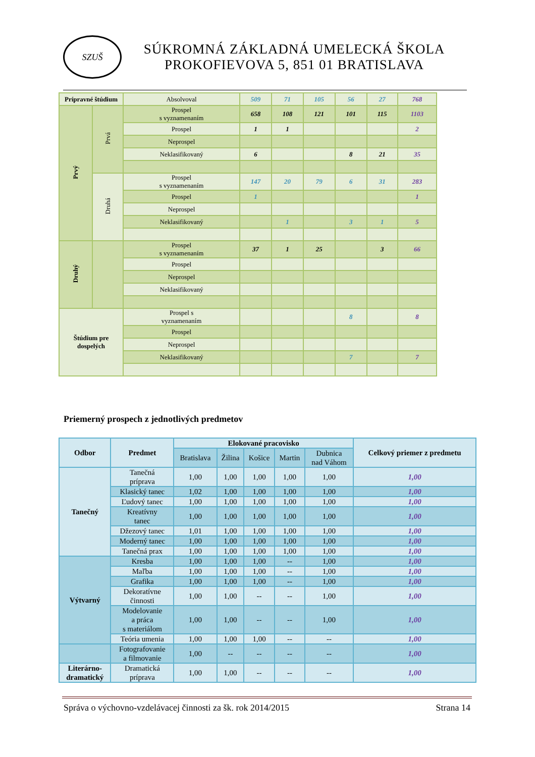SZUŠ
SÚKROMNÁ ZÁKLADNÁ UMELECKÁ ŠKOLA
PROKOFIEVOVA 5, 851 01 BRATISLAVA
| Prípravné štúdium | | Absolvoval | 509 | 71 | 105 | 56 | 27 | 768 |
| Prvý | Prvá | Prospel s vyznamenaním | 658 | 108 | 121 | 101 | 115 | 1103 |
| | | Prospel | 1 | 1 | | | | 2 |
| | | Neprospel | | | | | | |
| | | Neklasifikovaný | 6 | | | 8 | 21 | 35 |
| | Druhá | Prospel s vyznamenaním | 147 | 20 | 79 | 6 | 31 | 283 |
| | | Prospel | 1 | | | | | 1 |
| | | Neprospel | | | | | | |
| | | Neklasifikovaný | | 1 | | 3 | 1 | 5 |
| Druhý | | Prospel s vyznamenaním | 37 | 1 | 25 | | 3 | 66 |
| | | Prospel | | | | | | |
| | | Neprospel | | | | | | |
| | | Neklasifikovaný | | | | | | |
| Štúdium pre dospelých | | Prospel s vyznamenaním | | | | 8 | | 8 |
| | | Prospel | | | | | | |
| | | Neprospel | | | | | | |
| | | Neklasifikovaný | | | | 7 | | 7 |
Priemerný prospech z jednotlivých predmetov
| Odbor | Predmet | Elokované pracovisko | | | | | Celkový priemer z predmetu |
| --- | --- | --- | --- | --- | --- | --- | --- |
| | | Bratislava | Žilina | Košice | Martin | Dubnica nad Váhom | |
| Tanečný | Tanečná príprava | 1,00 | 1,00 | 1,00 | 1,00 | 1,00 | 1,00 |
| | Klasický tanec | 1,02 | 1,00 | 1,00 | 1,00 | 1,00 | 1,00 |
| | Ľudový tanec | 1,00 | 1,00 | 1,00 | 1,00 | 1,00 | 1,00 |
| | Kreatívny tanec | 1,00 | 1,00 | 1,00 | 1,00 | 1,00 | 1,00 |
| | Džezový tanec | 1,01 | 1,00 | 1,00 | 1,00 | 1,00 | 1,00 |
| | Moderný tanec | 1,00 | 1,00 | 1,00 | 1,00 | 1,00 | 1,00 |
| | Tanečná prax | 1,00 | 1,00 | 1,00 | 1,00 | 1,00 | 1,00 |
| Výtvarný | Kresba | 1,00 | 1,00 | 1,00 | -- | 1,00 | 1,00 |
| | Maľba | 1,00 | 1,00 | 1,00 | -- | 1,00 | 1,00 |
| | Grafika | 1,00 | 1,00 | 1,00 | -- | 1,00 | 1,00 |
| | Dekoratívne činnosti | 1,00 | 1,00 | -- | -- | 1,00 | 1,00 |
| | Modelovanie a práca s materiálom | 1,00 | 1,00 | -- | -- | 1,00 | 1,00 |
| | Teória umenia | 1,00 | 1,00 | 1,00 | -- | -- | 1,00 |
| | Fotografovanie a filmovanie | 1,00 | -- | -- | -- | -- | 1,00 |
| Literárno- dramatický | Dramatická príprava | 1,00 | 1,00 | -- | -- | -- | 1,00 |
Správa o výchovno-vzdelávacej činnosti za šk. rok 2014/2015 Strana 14